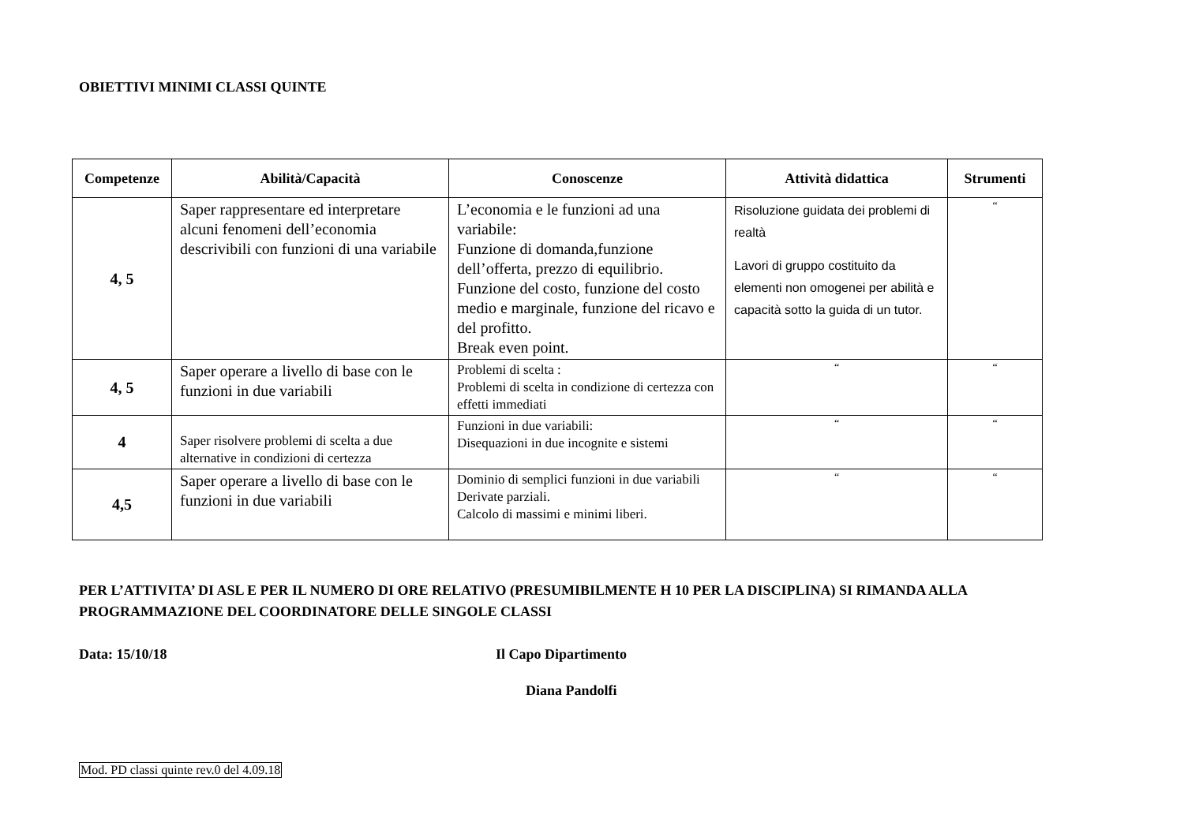OBIETTIVI MINIMI CLASSI QUINTE
| Competenze | Abilità/Capacità | Conoscenze | Attività didattica | Strumenti |
| --- | --- | --- | --- | --- |
| 4, 5 | Saper rappresentare ed interpretare alcuni fenomeni dell’economia descrivibili con funzioni di una variabile | L’economia e le funzioni ad una variabile: Funzione di domanda,funzione dell’offerta, prezzo di equilibrio. Funzione del costo, funzione del costo medio e marginale, funzione del ricavo e del profitto. Break even point. | Risoluzione guidata dei problemi di realtà Lavori di gruppo costituito da elementi non omogenei per abilità e capacità sotto la guida di un tutor. | “ |
| 4, 5 | Saper operare a livello di base con le funzioni in due variabili | Problemi di scelta : Problemi di scelta in condizione di certezza con effetti immediati | “ | “ |
| 4 | Saper risolvere problemi di scelta a due alternative in condizioni di certezza | Funzioni in due variabili: Disequazioni in due incognite e sistemi | “ | “ |
| 4,5 | Saper operare a livello di base con le funzioni in due variabili | Dominio di semplici funzioni in due variabili Derivate parziali. Calcolo di massimi e minimi liberi. | “ | “ |
PER L’ATTIVITA’ DI ASL E PER IL NUMERO DI ORE RELATIVO (PRESUMIBILMENTE H 10 PER LA DISCIPLINA) SI RIMANDA ALLA PROGRAMMAZIONE DEL COORDINATORE DELLE SINGOLE CLASSI
Data: 15/10/18 Il Capo Dipartimento
Diana Pandolfi
Mod. PD classi quinte rev.0 del 4.09.18